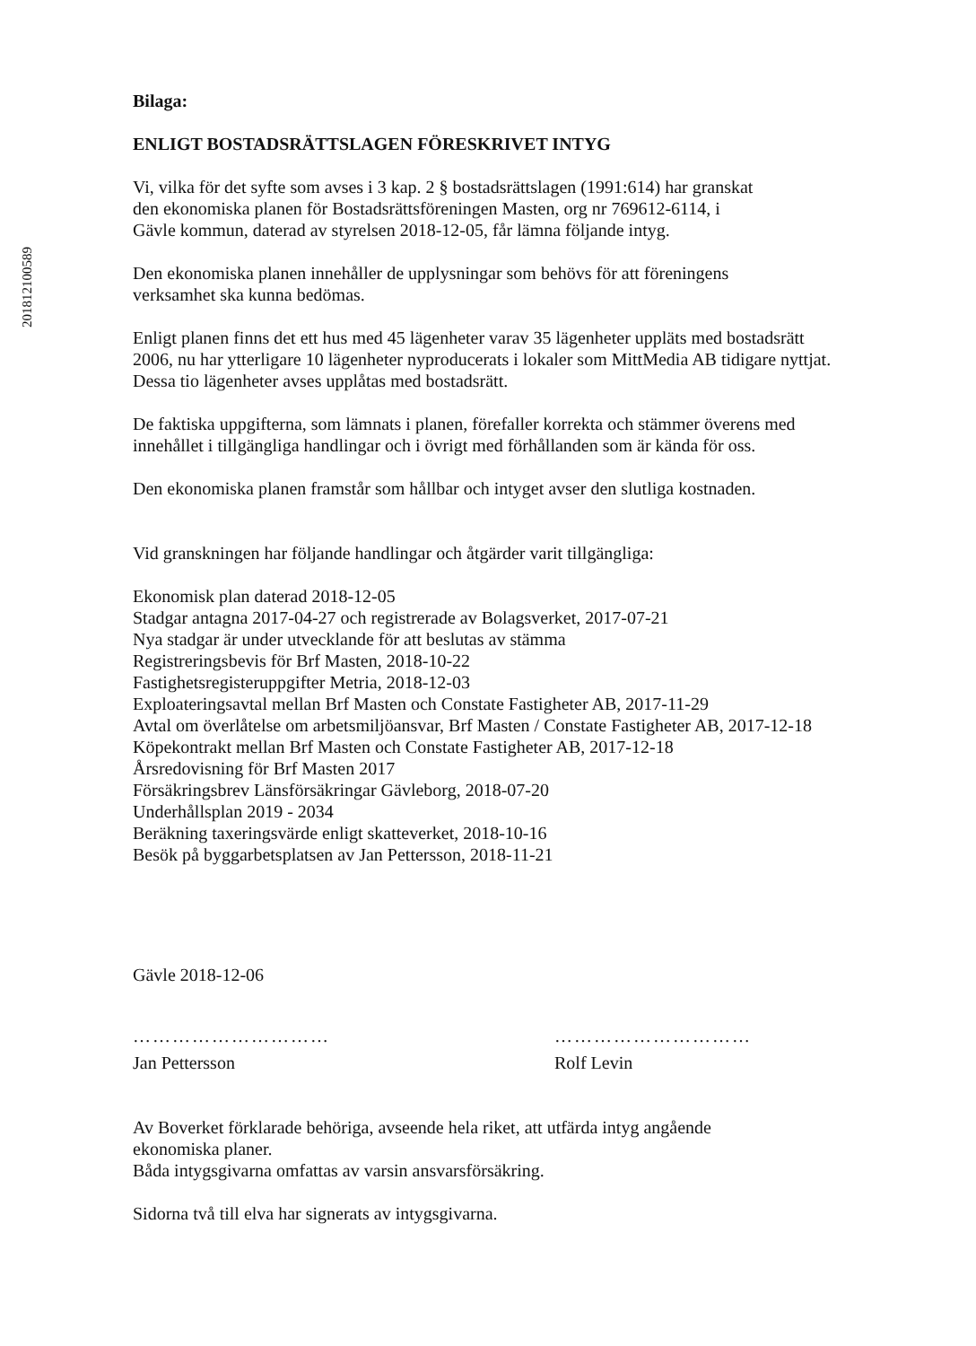201812100589
Bilaga:
ENLIGT BOSTADSRÄTTSLAGEN FÖRESKRIVET INTYG
Vi, vilka för det syfte som avses i 3 kap. 2 § bostadsrättslagen (1991:614) har granskat
den ekonomiska planen för Bostadsrättsföreningen Masten, org nr 769612-6114, i
Gävle kommun, daterad av styrelsen 2018-12-05, får lämna följande intyg.
Den ekonomiska planen innehåller de upplysningar som behövs för att föreningens
verksamhet ska kunna bedömas.
Enligt planen finns det ett hus med 45 lägenheter varav 35 lägenheter uppläts med bostadsrätt
2006, nu har ytterligare 10 lägenheter nyproducerats i lokaler som MittMedia AB tidigare nyttjat.
Dessa tio lägenheter avses upplåtas med bostadsrätt.
De faktiska uppgifterna, som lämnats i planen, förefaller korrekta och stämmer överens med
innehållet i tillgängliga handlingar och i övrigt med förhållanden som är kända för oss.
Den ekonomiska planen framstår som hållbar och intyget avser den slutliga kostnaden.
Vid granskningen har följande handlingar och åtgärder varit tillgängliga:
Ekonomisk plan daterad 2018-12-05
Stadgar antagna 2017-04-27 och registrerade av Bolagsverket, 2017-07-21
Nya stadgar är under utvecklande för att beslutas av stämma
Registreringsbevis för Brf Masten, 2018-10-22
Fastighetsregisteruppgifter Metria, 2018-12-03
Exploateringsavtal mellan Brf Masten och Constate Fastigheter AB, 2017-11-29
Avtal om överlåtelse om arbetsmiljöansvar, Brf Masten / Constate Fastigheter AB, 2017-12-18
Köpekontrakt mellan Brf Masten och Constate Fastigheter AB, 2017-12-18
Årsredovisning för Brf Masten 2017
Försäkringsbrev Länsförsäkringar Gävleborg, 2018-07-20
Underhållsplan 2019 - 2034
Beräkning taxeringsvärde enligt skatteverket, 2018-10-16
Besök på byggarbetsplatsen av Jan Pettersson, 2018-11-21
Gävle 2018-12-06
…………………………
Jan Pettersson
…………………………
Rolf Levin
Av Boverket förklarade behöriga, avseende hela riket, att utfärda intyg angående
ekonomiska planer.
Båda intygsgivarna omfattas av varsin ansvarsförsäkring.
Sidorna två till elva har signerats av intygsgivarna.